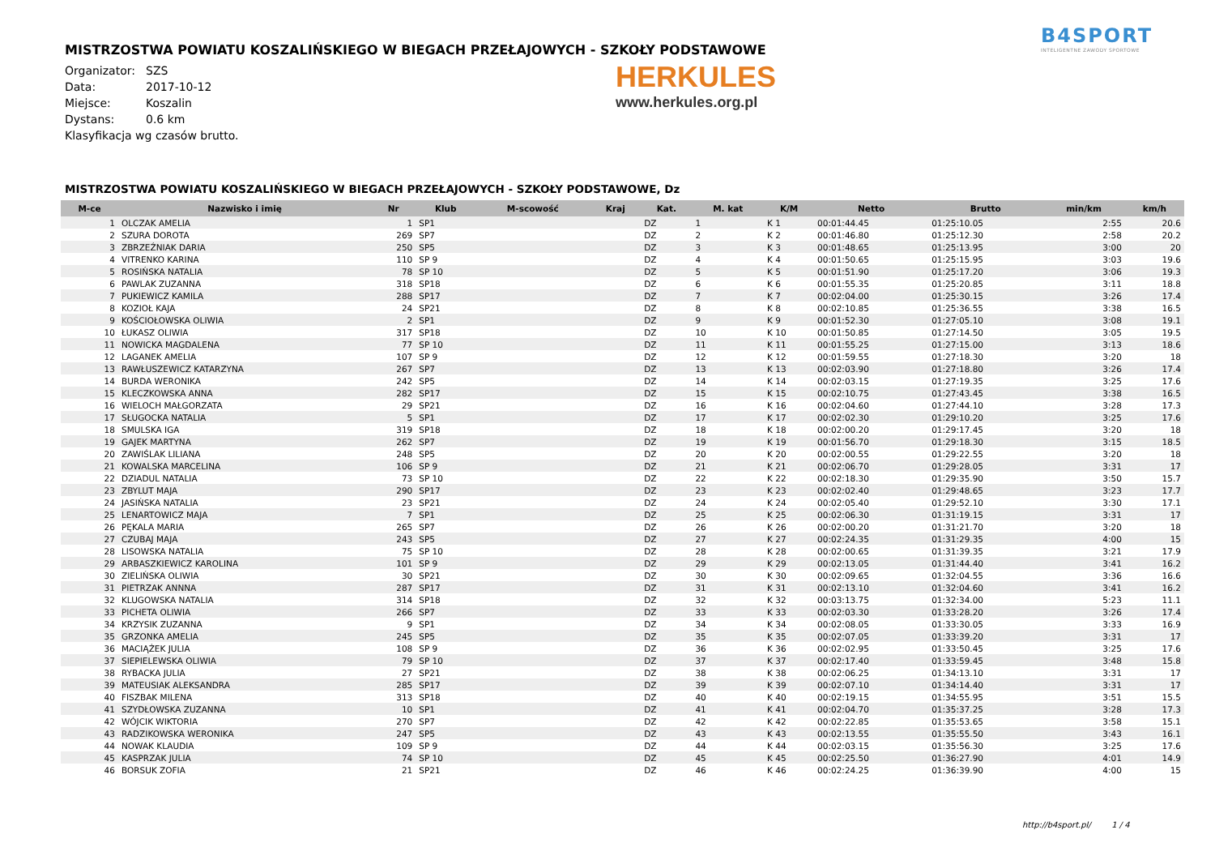B4SPORT
INTELIGENTNE ZAWODY SPORTOWE
HERKULES
www.herkules.org.pl
MISTRZOSTWA POWIATU KOSZALIŃSKIEGO W BIEGACH PRZEŁAJOWYCH - SZKOŁY PODSTAWOWE
Organizator: SZS
Data: 2017-10-12
Miejsce: Koszalin
Dystans: 0.6 km
Klasyfikacja wg czasów brutto.
MISTRZOSTWA POWIATU KOSZALIŃSKIEGO W BIEGACH PRZEŁAJOWYCH - SZKOŁY PODSTAWOWE, Dz
| M-ce | Nazwisko i imię | Nr | Klub | M-scowość | Kraj | Kat. | M. kat | K/M | Netto | Brutto | min/km | km/h |
| --- | --- | --- | --- | --- | --- | --- | --- | --- | --- | --- | --- | --- |
| 1 | OLCZAK AMELIA | 1 | SP1 | | | DZ | 1 | K 1 | 00:01:44.45 | 01:25:10.05 | 2:55 | 20.6 |
| 2 | SZURA DOROTA | 269 | SP7 | | | DZ | 2 | K 2 | 00:01:46.80 | 01:25:12.30 | 2:58 | 20.2 |
| 3 | ZBRZEŹNIAK DARIA | 250 | SP5 | | | DZ | 3 | K 3 | 00:01:48.65 | 01:25:13.95 | 3:00 | 20 |
| 4 | VITRENKO KARINA | 110 | SP 9 | | | DZ | 4 | K 4 | 00:01:50.65 | 01:25:15.95 | 3:03 | 19.6 |
| 5 | ROSIŃSKA NATALIA | 78 | SP 10 | | | DZ | 5 | K 5 | 00:01:51.90 | 01:25:17.20 | 3:06 | 19.3 |
| 6 | PAWLAK ZUZANNA | 318 | SP18 | | | DZ | 6 | K 6 | 00:01:55.35 | 01:25:20.85 | 3:11 | 18.8 |
| 7 | PUKIEWICZ KAMILA | 288 | SP17 | | | DZ | 7 | K 7 | 00:02:04.00 | 01:25:30.15 | 3:26 | 17.4 |
| 8 | KOZIOŁ KAJA | 24 | SP21 | | | DZ | 8 | K 8 | 00:02:10.85 | 01:25:36.55 | 3:38 | 16.5 |
| 9 | KOŚCIOŁOWSKA OLIWIA | 2 | SP1 | | | DZ | 9 | K 9 | 00:01:52.30 | 01:27:05.10 | 3:08 | 19.1 |
| 10 | ŁUKASZ OLIWIA | 317 | SP18 | | | DZ | 10 | K 10 | 00:01:50.85 | 01:27:14.50 | 3:05 | 19.5 |
| 11 | NOWICKA MAGDALENA | 77 | SP 10 | | | DZ | 11 | K 11 | 00:01:55.25 | 01:27:15.00 | 3:13 | 18.6 |
| 12 | LAGANEK AMELIA | 107 | SP 9 | | | DZ | 12 | K 12 | 00:01:59.55 | 01:27:18.30 | 3:20 | 18 |
| 13 | RAWŁUSZEWICZ KATARZYNA | 267 | SP7 | | | DZ | 13 | K 13 | 00:02:03.90 | 01:27:18.80 | 3:26 | 17.4 |
| 14 | BURDA WERONIKA | 242 | SP5 | | | DZ | 14 | K 14 | 00:02:03.15 | 01:27:19.35 | 3:25 | 17.6 |
| 15 | KLECZKOWSKA ANNA | 282 | SP17 | | | DZ | 15 | K 15 | 00:02:10.75 | 01:27:43.45 | 3:38 | 16.5 |
| 16 | WIELOCH MAŁGORZATA | 29 | SP21 | | | DZ | 16 | K 16 | 00:02:04.60 | 01:27:44.10 | 3:28 | 17.3 |
| 17 | SŁUGOCKA NATALIA | 5 | SP1 | | | DZ | 17 | K 17 | 00:02:02.30 | 01:29:10.20 | 3:25 | 17.6 |
| 18 | SMULSKA IGA | 319 | SP18 | | | DZ | 18 | K 18 | 00:02:00.20 | 01:29:17.45 | 3:20 | 18 |
| 19 | GAJEK MARTYNA | 262 | SP7 | | | DZ | 19 | K 19 | 00:01:56.70 | 01:29:18.30 | 3:15 | 18.5 |
| 20 | ZAWIŚLAK LILIANA | 248 | SP5 | | | DZ | 20 | K 20 | 00:02:00.55 | 01:29:22.55 | 3:20 | 18 |
| 21 | KOWALSKA MARCELINA | 106 | SP 9 | | | DZ | 21 | K 21 | 00:02:06.70 | 01:29:28.05 | 3:31 | 17 |
| 22 | DZIADUL NATALIA | 73 | SP 10 | | | DZ | 22 | K 22 | 00:02:18.30 | 01:29:35.90 | 3:50 | 15.7 |
| 23 | ZBYLUT MAJA | 290 | SP17 | | | DZ | 23 | K 23 | 00:02:02.40 | 01:29:48.65 | 3:23 | 17.7 |
| 24 | JASIŃSKA NATALIA | 23 | SP21 | | | DZ | 24 | K 24 | 00:02:05.40 | 01:29:52.10 | 3:30 | 17.1 |
| 25 | LENARTOWICZ MAJA | 7 | SP1 | | | DZ | 25 | K 25 | 00:02:06.30 | 01:31:19.15 | 3:31 | 17 |
| 26 | PĘKALA MARIA | 265 | SP7 | | | DZ | 26 | K 26 | 00:02:00.20 | 01:31:21.70 | 3:20 | 18 |
| 27 | CZUBAJ MAJA | 243 | SP5 | | | DZ | 27 | K 27 | 00:02:24.35 | 01:31:29.35 | 4:00 | 15 |
| 28 | LISOWSKA NATALIA | 75 | SP 10 | | | DZ | 28 | K 28 | 00:02:00.65 | 01:31:39.35 | 3:21 | 17.9 |
| 29 | ARBASZKIEWICZ KAROLINA | 101 | SP 9 | | | DZ | 29 | K 29 | 00:02:13.05 | 01:31:44.40 | 3:41 | 16.2 |
| 30 | ZIELIŃSKA OLIWIA | 30 | SP21 | | | DZ | 30 | K 30 | 00:02:09.65 | 01:32:04.55 | 3:36 | 16.6 |
| 31 | PIETRZAK ANNNA | 287 | SP17 | | | DZ | 31 | K 31 | 00:02:13.10 | 01:32:04.60 | 3:41 | 16.2 |
| 32 | KLUGOWSKA NATALIA | 314 | SP18 | | | DZ | 32 | K 32 | 00:03:13.75 | 01:32:34.00 | 5:23 | 11.1 |
| 33 | PICHETA OLIWIA | 266 | SP7 | | | DZ | 33 | K 33 | 00:02:03.30 | 01:33:28.20 | 3:26 | 17.4 |
| 34 | KRZYSIK ZUZANNA | 9 | SP1 | | | DZ | 34 | K 34 | 00:02:08.05 | 01:33:30.05 | 3:33 | 16.9 |
| 35 | GRZONKA AMELIA | 245 | SP5 | | | DZ | 35 | K 35 | 00:02:07.05 | 01:33:39.20 | 3:31 | 17 |
| 36 | MACIĄŻEK JULIA | 108 | SP 9 | | | DZ | 36 | K 36 | 00:02:02.95 | 01:33:50.45 | 3:25 | 17.6 |
| 37 | SIEPIELEWSKA OLIWIA | 79 | SP 10 | | | DZ | 37 | K 37 | 00:02:17.40 | 01:33:59.45 | 3:48 | 15.8 |
| 38 | RYBACKA JULIA | 27 | SP21 | | | DZ | 38 | K 38 | 00:02:06.25 | 01:34:13.10 | 3:31 | 17 |
| 39 | MATEUSIAK ALEKSANDRA | 285 | SP17 | | | DZ | 39 | K 39 | 00:02:07.10 | 01:34:14.40 | 3:31 | 17 |
| 40 | FISZBAK MILENA | 313 | SP18 | | | DZ | 40 | K 40 | 00:02:19.15 | 01:34:55.95 | 3:51 | 15.5 |
| 41 | SZYDŁOWSKA ZUZANNA | 10 | SP1 | | | DZ | 41 | K 41 | 00:02:04.70 | 01:35:37.25 | 3:28 | 17.3 |
| 42 | WÓJCIK WIKTORIA | 270 | SP7 | | | DZ | 42 | K 42 | 00:02:22.85 | 01:35:53.65 | 3:58 | 15.1 |
| 43 | RADZIKOWSKA WERONIKA | 247 | SP5 | | | DZ | 43 | K 43 | 00:02:13.55 | 01:35:55.50 | 3:43 | 16.1 |
| 44 | NOWAK KLAUDIA | 109 | SP 9 | | | DZ | 44 | K 44 | 00:02:03.15 | 01:35:56.30 | 3:25 | 17.6 |
| 45 | KASPRZAK JULIA | 74 | SP 10 | | | DZ | 45 | K 45 | 00:02:25.50 | 01:36:27.90 | 4:01 | 14.9 |
| 46 | BORSUK ZOFIA | 21 | SP21 | | | DZ | 46 | K 46 | 00:02:24.25 | 01:36:39.90 | 4:00 | 15 |
http://b4sport.pl/ 1 / 4